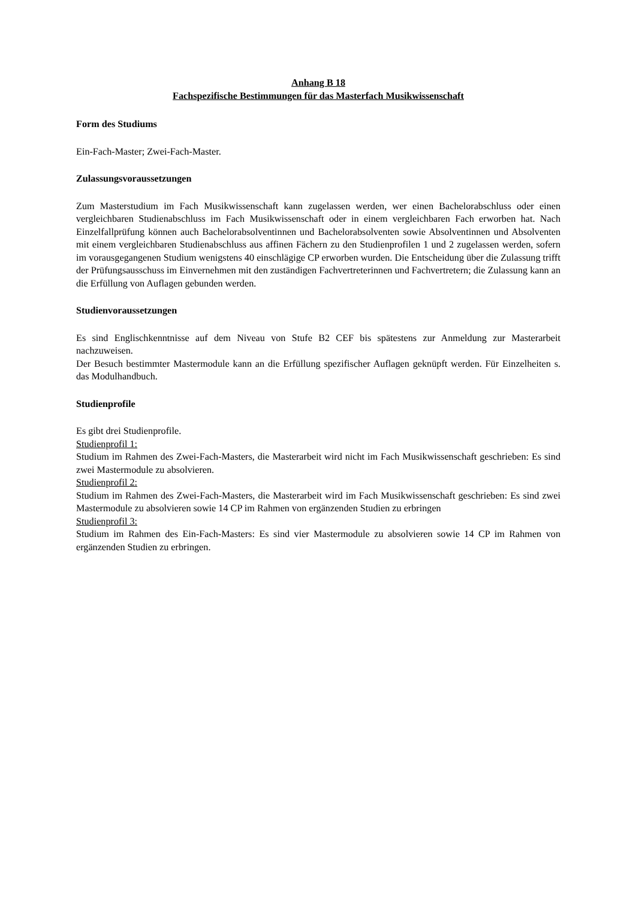Anhang B 18
Fachspezifische Bestimmungen für das Masterfach Musikwissenschaft
Form des Studiums
Ein-Fach-Master; Zwei-Fach-Master.
Zulassungsvoraussetzungen
Zum Masterstudium im Fach Musikwissenschaft kann zugelassen werden, wer einen Bachelorab­schluss oder einen vergleichbaren Studienabschluss im Fach Musikwissenschaft oder in einem ver­gleichbaren Fach erworben hat. Nach Einzelfallprüfung können auch Bachelorabsolventinnen und Bachelorabsolventen sowie Absolventinnen und Absolventen mit einem vergleichbaren Studienab­schluss aus affinen Fächern zu den Studienprofilen 1 und 2 zugelassen werden, sofern im vorausge­gangenen Studium wenigstens 40 einschlägige CP erworben wurden. Die Entscheidung über die Zu­lassung trifft der Prüfungsausschuss im Einvernehmen mit den zuständigen Fachvertreterinnen und Fachvertretern; die Zulassung kann an die Erfüllung von Auflagen gebunden werden.
Studienvoraussetzungen
Es sind Englischkenntnisse auf dem Niveau von Stufe B2 CEF bis spätestens zur Anmeldung zur Mas­terarbeit nachzuweisen.
Der Besuch bestimmter Mastermodule kann an die Erfüllung spezifischer Auflagen geknüpft werden. Für Einzelheiten s. das Modulhandbuch.
Studienprofile
Es gibt drei Studienprofile.
Studienprofil 1:
Studium im Rahmen des Zwei-Fach-Masters, die Masterarbeit wird nicht im Fach Musikwissenschaft geschrieben: Es sind zwei Mastermodule zu absolvieren.
Studienprofil 2:
Studium im Rahmen des Zwei-Fach-Masters, die Masterarbeit wird im Fach Musikwissenschaft ge­schrieben: Es sind zwei Mastermodule zu absolvieren sowie 14 CP im Rahmen von ergänzenden Stu­dien zu erbringen
Studienprofil 3:
Studium im Rahmen des Ein-Fach-Masters: Es sind vier Mastermodule zu absolvieren sowie 14 CP im Rahmen von ergänzenden Studien zu erbringen.